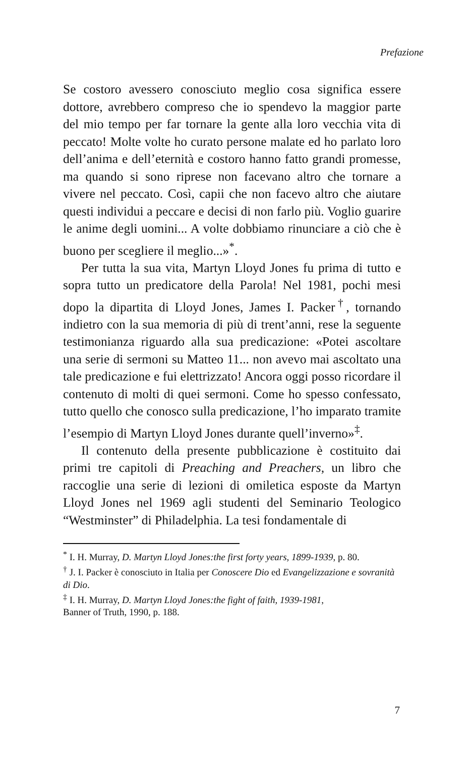Prefazione
Se costoro avessero conosciuto meglio cosa significa essere dottore, avrebbero compreso che io spendevo la maggior parte del mio tempo per far tornare la gente alla loro vecchia vita di peccato! Molte volte ho curato persone malate ed ho parlato loro dell’anima e dell’eternità e costoro hanno fatto grandi promesse, ma quando si sono riprese non facevano altro che tornare a vivere nel peccato. Così, capii che non facevo altro che aiutare questi individui a peccare e decisi di non farlo più. Voglio guarire le anime degli uomini... A volte dobbiamo rinunciare a ciò che è buono per scegliere il meglio...»<sup>*</sup>.
Per tutta la sua vita, Martyn Lloyd Jones fu prima di tutto e sopra tutto un predicatore della Parola! Nel 1981, pochi mesi dopo la dipartita di Lloyd Jones, James I. Packer<sup>†</sup>, tornando indietro con la sua memoria di più di trent’anni, rese la seguente testimonianza riguardo alla sua predicazione: «Potei ascoltare una serie di sermoni su Matteo 11... non avevo mai ascoltato una tale predicazione e fui elettrizzato! Ancora oggi posso ricordare il contenuto di molti di quei sermoni. Come ho spesso confessato, tutto quello che conosco sulla predicazione, l’ho imparato tramite l’esempio di Martyn Lloyd Jones durante quell’inverno»<sup>‡</sup>.
Il contenuto della presente pubblicazione è costituito dai primi tre capitoli di Preaching and Preachers, un libro che raccoglie una serie di lezioni di omiletica esposte da Martyn Lloyd Jones nel 1969 agli studenti del Seminario Teologico “Westminster” di Philadelphia. La tesi fondamentale di
<sup>*</sup> I. H. Murray, D. Martyn Lloyd Jones:the first forty years, 1899-1939, p. 80.
<sup>†</sup> J. I. Packer è conosciuto in Italia per Conoscere Dio ed Evangelizzazione e sovranità di Dio.
<sup>‡</sup> I. H. Murray, D. Martyn Lloyd Jones:the fight of faith, 1939-1981,
Banner of Truth, 1990, p. 188.
7